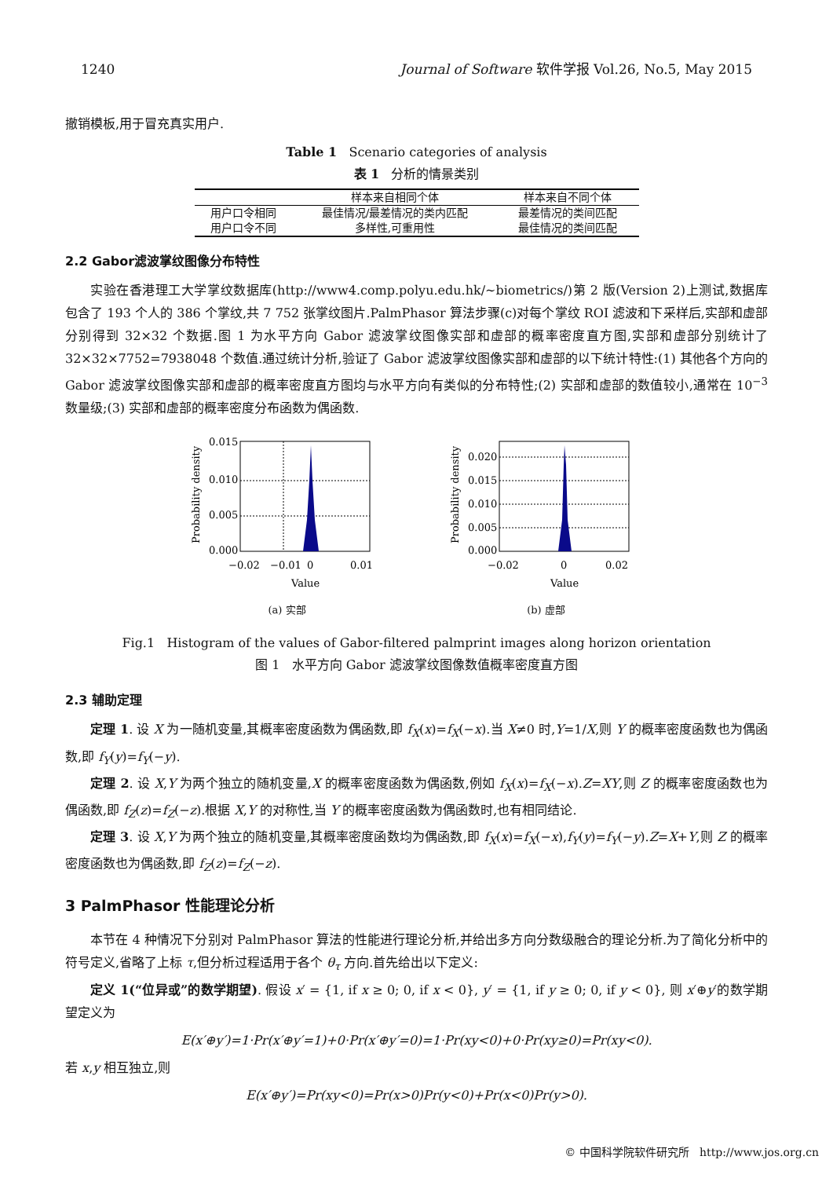1240 Journal of Software 软件学报 Vol.26, No.5, May 2015
撤销模板,用于冒充真实用户.
Table 1 Scenario categories of analysis
表 1 分析的情景类别
| | 样本来自相同个体 | 样本来自不同个体 |
| --- | --- | --- |
| 用户口令相同 | 最佳情况/最差情况的类内匹配 | 最差情况的类间匹配 |
| 用户口令不同 | 多样性,可重用性 | 最佳情况的类间匹配 |
2.2 Gabor滤波掌纹图像分布特性
实验在香港理工大学掌纹数据库(http://www4.comp.polyu.edu.hk/~biometrics/)第 2 版(Version 2)上测试,数据库包含了 193 个人的 386 个掌纹,共 7 752 张掌纹图片.PalmPhasor 算法步骤(c)对每个掌纹 ROI 滤波和下采样后,实部和虚部分别得到 32×32 个数据.图 1 为水平方向 Gabor 滤波掌纹图像实部和虚部的概率密度直方图,实部和虚部分别统计了 32×32×7752=7938048 个数值.通过统计分析,验证了 Gabor 滤波掌纹图像实部和虚部的以下统计特性:(1) 其他各个方向的 Gabor 滤波掌纹图像实部和虚部的概率密度直方图均与水平方向有类似的分布特性;(2) 实部和虚部的数值较小,通常在 10<sup>−3</sup> 数量级;(3) 实部和虚部的概率密度分布函数为偶函数.
0.015
0.010
0.005
0.000
−0.02
−0.01
0
0.01
Probability density
Value
(a) 实部
0.020
0.015
0.010
0.005
0.000
−0.02
0
0.02
Probability density
Value
(b) 虚部
Fig.1 Histogram of the values of Gabor-filtered palmprint images along horizon orientation
图 1 水平方向 Gabor 滤波掌纹图像数值概率密度直方图
2.3 辅助定理
定理 1. 设 X 为一随机变量,其概率密度函数为偶函数,即 f<sub>X</sub>(x)=f<sub>X</sub>(−x).当 X≠0 时,Y=1/X,则 Y 的概率密度函数也为偶函数,即 f<sub>Y</sub>(y)=f<sub>Y</sub>(−y).
定理 2. 设 X,Y 为两个独立的随机变量,X 的概率密度函数为偶函数,例如 f<sub>X</sub>(x)=f<sub>X</sub>(−x).Z=XY,则 Z 的概率密度函数也为偶函数,即 f<sub>Z</sub>(z)=f<sub>Z</sub>(−z).根据 X,Y 的对称性,当 Y 的概率密度函数为偶函数时,也有相同结论.
定理 3. 设 X,Y 为两个独立的随机变量,其概率密度函数均为偶函数,即 f<sub>X</sub>(x)=f<sub>X</sub>(−x),f<sub>Y</sub>(y)=f<sub>Y</sub>(−y).Z=X+Y,则 Z 的概率密度函数也为偶函数,即 f<sub>Z</sub>(z)=f<sub>Z</sub>(−z).
3 PalmPhasor 性能理论分析
本节在 4 种情况下分别对 PalmPhasor 算法的性能进行理论分析,并给出多方向分数级融合的理论分析.为了简化分析中的符号定义,省略了上标 τ,但分析过程适用于各个 θ<sub>τ</sub> 方向.首先给出以下定义:
定义 1(“位异或”的数学期望). 假设 x′ = {1, if x ≥ 0; 0, if x < 0}, y′ = {1, if y ≥ 0; 0, if y < 0}, 则 x′⊕y′的数学期望定义为
E(x′⊕y′)=1·Pr(x′⊕y′=1)+0·Pr(x′⊕y′=0)=1·Pr(xy<0)+0·Pr(xy≥0)=Pr(xy<0).
若 x,y 相互独立,则
E(x′⊕y′)=Pr(xy<0)=Pr(x>0)Pr(y<0)+Pr(x<0)Pr(y>0).
© 中国科学院软件研究所 http://www.jos.org.cn